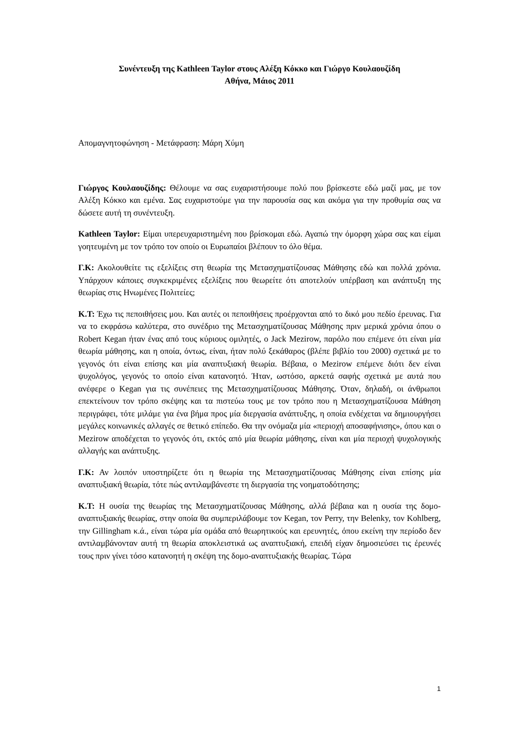Συνέντευξη της Kathleen Taylor στους Αλέξη Κόκκο και Γιώργο Κουλαουζίδη
Αθήνα, Μάιος 2011
Απομαγνητοφώνηση - Μετάφραση: Μάρη Χύμη
Γιώργος Κουλαουζίδης: Θέλουμε να σας ευχαριστήσουμε πολύ που βρίσκεστε εδώ μαζί μας, με τον Αλέξη Κόκκο και εμένα. Σας ευχαριστούμε για την παρουσία σας και ακόμα για την προθυμία σας να δώσετε αυτή τη συνέντευξη.
Kathleen Taylor: Είμαι υπερευχαριστημένη που βρίσκομαι εδώ. Αγαπώ την όμορφη χώρα σας και είμαι γοητευμένη με τον τρόπο τον οποίο οι Ευρωπαίοι βλέπουν το όλο θέμα.
Γ.Κ: Ακολουθείτε τις εξελίξεις στη θεωρία της Μετασχηματίζουσας Μάθησης εδώ και πολλά χρόνια. Υπάρχουν κάποιες συγκεκριμένες εξελίξεις που θεωρείτε ότι αποτελούν υπέρβαση και ανάπτυξη της θεωρίας στις Ηνωμένες Πολιτείες;
Κ.Τ: Έχω τις πεποιθήσεις μου. Και αυτές οι πεποιθήσεις προέρχονται από το δικό μου πεδίο έρευνας. Για να το εκφράσω καλύτερα, στο συνέδριο της Μετασχηματίζουσας Μάθησης πριν μερικά χρόνια όπου ο Robert Kegan ήταν ένας από τους κύριους ομιλητές, ο Jack Mezirow, παρόλο που επέμενε ότι είναι μία θεωρία μάθησης, και η οποία, όντως, είναι, ήταν πολύ ξεκάθαρος (βλέπε βιβλίο του 2000) σχετικά με το γεγονός ότι είναι επίσης και μία αναπτυξιακή θεωρία. Βέβαια, ο Mezirow επέμενε διότι δεν είναι ψυχολόγος, γεγονός το οποίο είναι κατανοητό. Ήταν, ωστόσο, αρκετά σαφής σχετικά με αυτά που ανέφερε ο Kegan για τις συνέπειες της Μετασχηματίζουσας Μάθησης. Όταν, δηλαδή, οι άνθρωποι επεκτείνουν τον τρόπο σκέψης και τα πιστεύω τους με τον τρόπο που η Μετασχηματίζουσα Μάθηση περιγράφει, τότε μιλάμε για ένα βήμα προς μία διεργασία ανάπτυξης, η οποία ενδέχεται να δημιουργήσει μεγάλες κοινωνικές αλλαγές σε θετικό επίπεδο. Θα την ονόμαζα μία «περιοχή αποσαφήνισης», όπου και ο Mezirow αποδέχεται το γεγονός ότι, εκτός από μία θεωρία μάθησης, είναι και μία περιοχή ψυχολογικής αλλαγής και ανάπτυξης.
Γ.Κ: Αν λοιπόν υποστηρίζετε ότι η θεωρία της Μετασχηματίζουσας Μάθησης είναι επίσης μία αναπτυξιακή θεωρία, τότε πώς αντιλαμβάνεστε τη διεργασία της νοηματοδότησης;
Κ.Τ: Η ουσία της θεωρίας της Μετασχηματίζουσας Μάθησης, αλλά βέβαια και η ουσία της δομο-αναπτυξιακής θεωρίας, στην οποία θα συμπεριλάβουμε τον Kegan, τον Perry, την Belenky, τον Kohlberg, την Gillingham κ.ά., είναι τώρα μία ομάδα από θεωρητικούς και ερευνητές, όπου εκείνη την περίοδο δεν αντιλαμβάνονταν αυτή τη θεωρία αποκλειστικά ως αναπτυξιακή, επειδή είχαν δημοσιεύσει τις έρευνές τους πριν γίνει τόσο κατανοητή η σκέψη της δομο-αναπτυξιακής θεωρίας. Τώρα
1